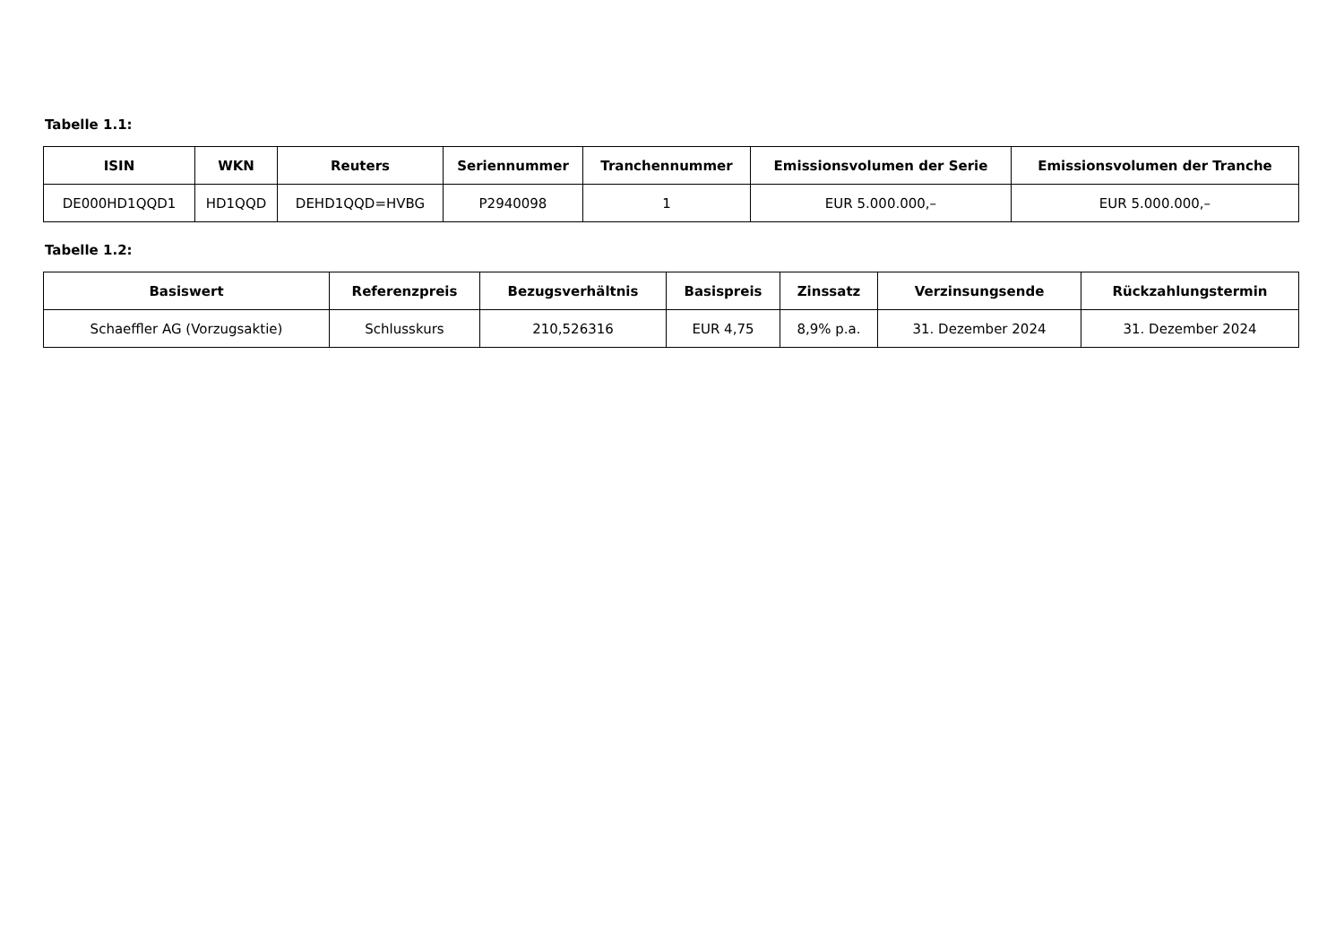Tabelle 1.1:
| ISIN | WKN | Reuters | Seriennummer | Tranchennummer | Emissionsvolumen der Serie | Emissionsvolumen der Tranche |
| --- | --- | --- | --- | --- | --- | --- |
| DE000HD1QQD1 | HD1QQD | DEHD1QQD=HVBG | P2940098 | 1 | EUR 5.000.000,– | EUR 5.000.000,– |
Tabelle 1.2:
| Basiswert | Referenzpreis | Bezugsverhältnis | Basispreis | Zinssatz | Verzinsungsende | Rückzahlungstermin |
| --- | --- | --- | --- | --- | --- | --- |
| Schaeffler AG (Vorzugsaktie) | Schlusskurs | 210,526316 | EUR 4,75 | 8,9% p.a. | 31. Dezember 2024 | 31. Dezember 2024 |